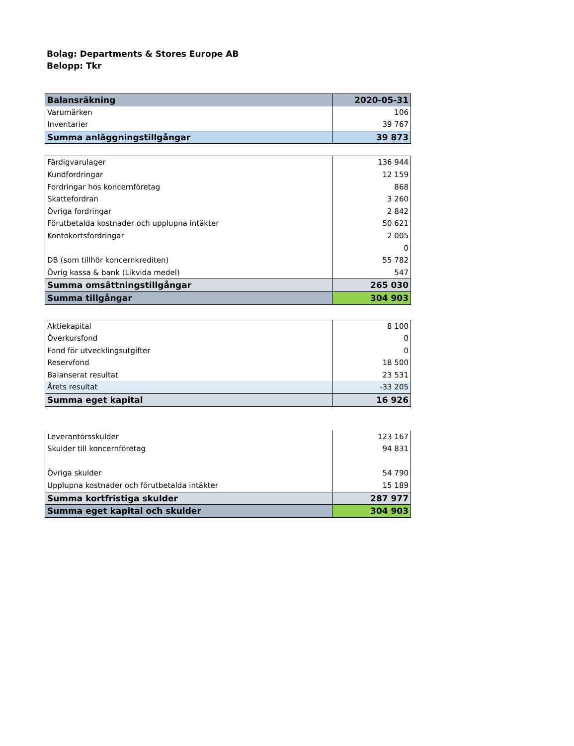Bolag: Departments & Stores Europe AB
Belopp: Tkr
| Balansräkning | 2020-05-31 |
| Varumärken | 106 |
| Inventarier | 39 767 |
| Summa anläggningstillgångar | 39 873 |
| Färdigvarulager | 136 944 |
| Kundfordringar | 12 159 |
| Fordringar hos koncernföretag | 868 |
| Skattefordran | 3 260 |
| Övriga fordringar | 2 842 |
| Förutbetalda kostnader och upplupna intäkter | 50 621 |
| Kontokortsfordringar | 2 005 |
| | 0 |
| DB (som tillhör koncernkrediten) | 55 782 |
| Övrig kassa & bank (Likvida medel) | 547 |
| Summa omsättningstillgångar | 265 030 |
| Summa tillgångar | 304 903 |
| Aktiekapital | 8 100 |
| Överkursfond | 0 |
| Fond för utvecklingsutgifter | 0 |
| Reservfond | 18 500 |
| Balanserat resultat | 23 531 |
| Årets resultat | -33 205 |
| Summa eget kapital | 16 926 |
| Leverantörsskulder | 123 167 |
| Skulder till koncernföretag | 94 831 |
| Övriga skulder | 54 790 |
| Upplupna kostnader och förutbetalda intäkter | 15 189 |
| Summa kortfristiga skulder | 287 977 |
| Summa eget kapital och skulder | 304 903 |